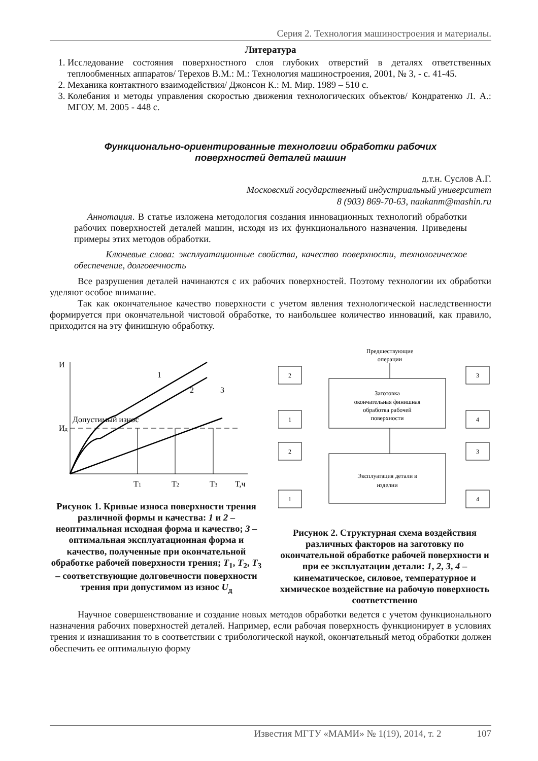Серия 2. Технология машиностроения и материалы.
Литература
1. Исследование состояния поверхностного слоя глубоких отверстий в деталях ответственных теплообменных аппаратов/ Терехов В.М.: М.: Технология машиностроения, 2001, № 3, - с. 41-45.
2. Механика контактного взаимодействия/ Джонсон К.: М. Мир. 1989 – 510 с.
3. Колебания и методы управления скоростью движения технологических объектов/ Кондратенко Л. А.: МГОУ. М. 2005 - 448 с.
Функционально-ориентированные технологии обработки рабочих
поверхностей деталей машин
д.т.н. Суслов А.Г.
Московский государственный индустриальный университет
8 (903) 869-70-63, naukanm@mashin.ru
Аннотация. В статье изложена методология создания инновационных технологий обработки рабочих поверхностей деталей машин, исходя из их функционального назначения. Приведены примеры этих методов обработки.
Ключевые слова: эксплуатационные свойства, качество поверхности, технологическое обеспечение, долговечность
Все разрушения деталей начинаются с их рабочих поверхностей. Поэтому технологии их обработки уделяют особое внимание.
Так как окончательное качество поверхности с учетом явления технологической наследственности формируется при окончательной чистовой обработке, то наибольшее количество инноваций, как правило, приходится на эту финишную обработку.
И
Ид
Допустимый износ
1
2
3
T1
T2
T3
T,ч
Рисунок 1. Кривые износа поверхности трения различной формы и качества: 1 и 2 – неоптимальная исходная форма и качество; 3 – оптимальная эксплуатационная форма и качество, полученные при окончательной обработке рабочей поверхности трения; T<sub>1</sub>, T<sub>2</sub>, T<sub>3</sub> – соответствующие долговечности поверхности трения при допустимом из износ U<sub>д</sub>
Предшествующие
операции
Заготовка
окончательная финишная
обработка рабочей
поверхности
Эксплуатация детали в
изделии
2
1
3
4
2
1
3
4
Рисунок 2. Структурная схема воздействия различных факторов на заготовку по окончательной обработке рабочей поверхности и при ее эксплуатации детали: 1, 2, 3, 4 – кинематическое, силовое, температурное и химическое воздействие на рабочую поверхность соответственно
Научное совершенствование и создание новых методов обработки ведется с учетом функционального назначения рабочих поверхностей деталей. Например, если рабочая поверхность функционирует в условиях трения и изнашивания то в соответствии с трибологической наукой, окончательный метод обработки должен обеспечить ее оптимальную форму
Известия МГТУ «МАМИ» № 1(19), 2014, т. 2 107